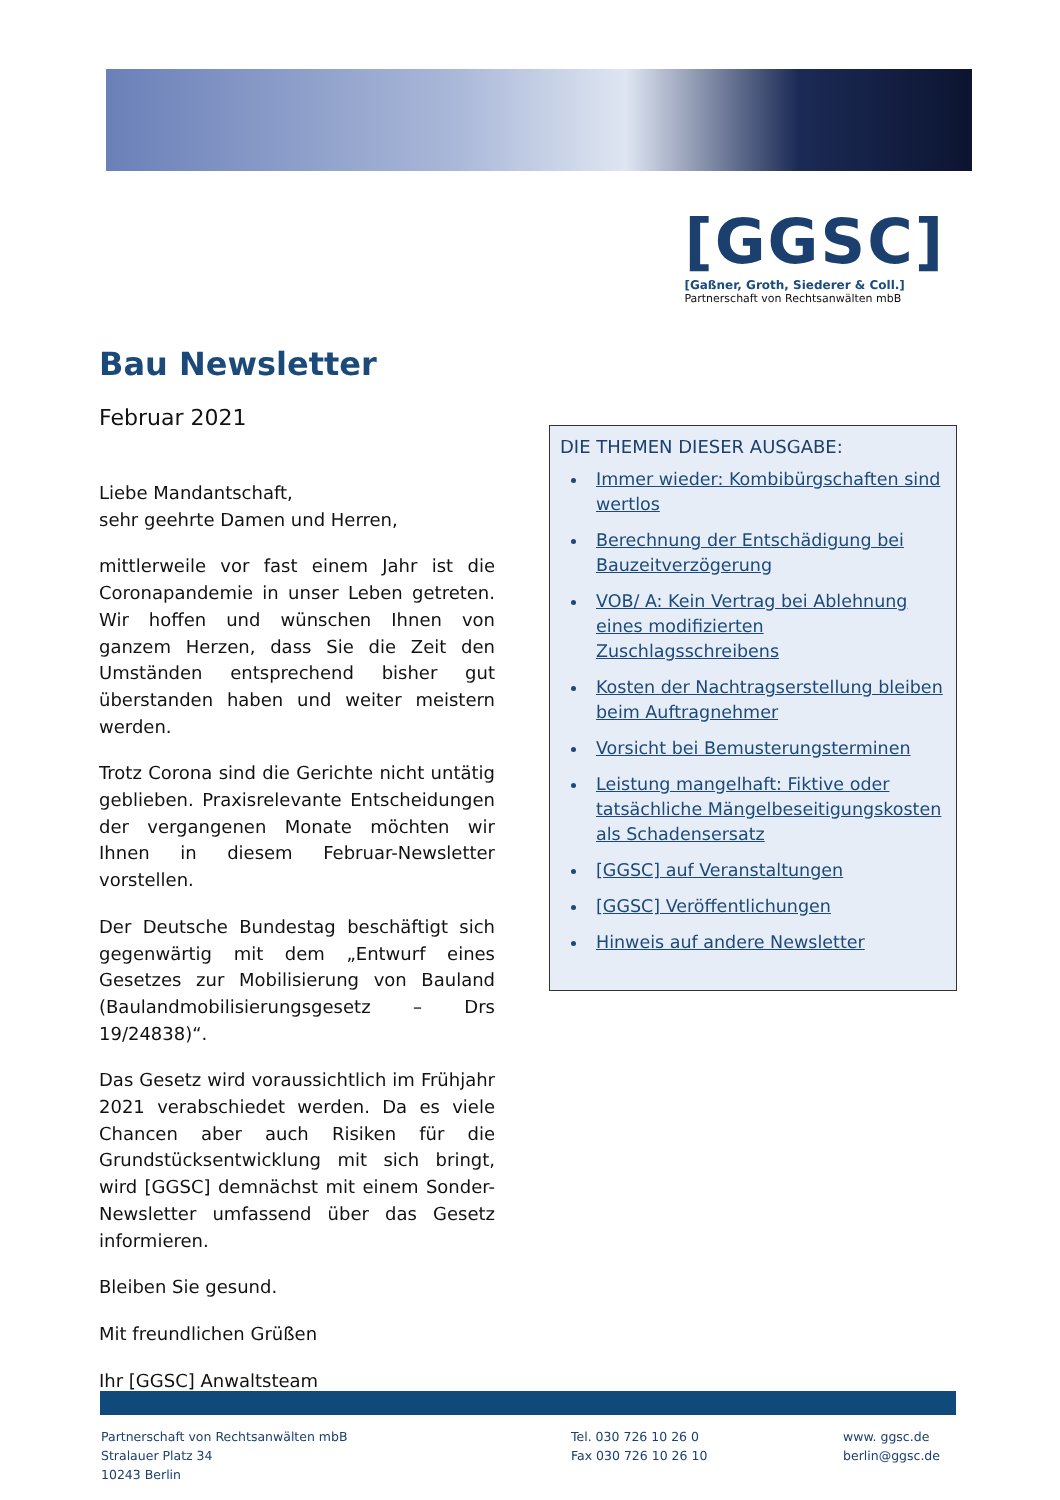[GGSC]
[Gaßner, Groth, Siederer & Coll.]
Partnerschaft von Rechtsanwälten mbB
Bau Newsletter
Februar 2021
Liebe Mandantschaft,
sehr geehrte Damen und Herren,
mittlerweile vor fast einem Jahr ist die Coronapandemie in unser Leben getreten. Wir hoffen und wünschen Ihnen von ganzem Herzen, dass Sie die Zeit den Umständen entsprechend bisher gut überstanden haben und weiter meistern werden.
Trotz Corona sind die Gerichte nicht untätig geblieben. Praxisrelevante Entscheidungen der vergangenen Monate möchten wir Ihnen in diesem Februar-Newsletter vorstellen.
Der Deutsche Bundestag beschäftigt sich gegenwärtig mit dem „Entwurf eines Gesetzes zur Mobilisierung von Bauland (Baulandmobilisierungsgesetz – Drs 19/24838)“.
Das Gesetz wird voraussichtlich im Frühjahr 2021 verabschiedet werden. Da es viele Chancen aber auch Risiken für die Grundstücksentwicklung mit sich bringt, wird [GGSC] demnächst mit einem Sonder-Newsletter umfassend über das Gesetz informieren.
Bleiben Sie gesund.
Mit freundlichen Grüßen
Ihr [GGSC] Anwaltsteam
DIE THEMEN DIESER AUSGABE:
Immer wieder: Kombibürgschaften sind wertlos
Berechnung der Entschädigung bei Bauzeitverzögerung
VOB/ A: Kein Vertrag bei Ablehnung eines modifizierten Zuschlagsschreibens
Kosten der Nachtragserstellung bleiben beim Auftragnehmer
Vorsicht bei Bemusterungsterminen
Leistung mangelhaft: Fiktive oder tatsächliche Mängelbeseitigungskosten als Schadensersatz
[GGSC] auf Veranstaltungen
[GGSC] Veröffentlichungen
Hinweis auf andere Newsletter
Partnerschaft von Rechtsanwälten mbB
Stralauer Platz 34
10243 Berlin
Tel. 030 726 10 26 0
Fax 030 726 10 26 10
www. ggsc.de
berlin@ggsc.de